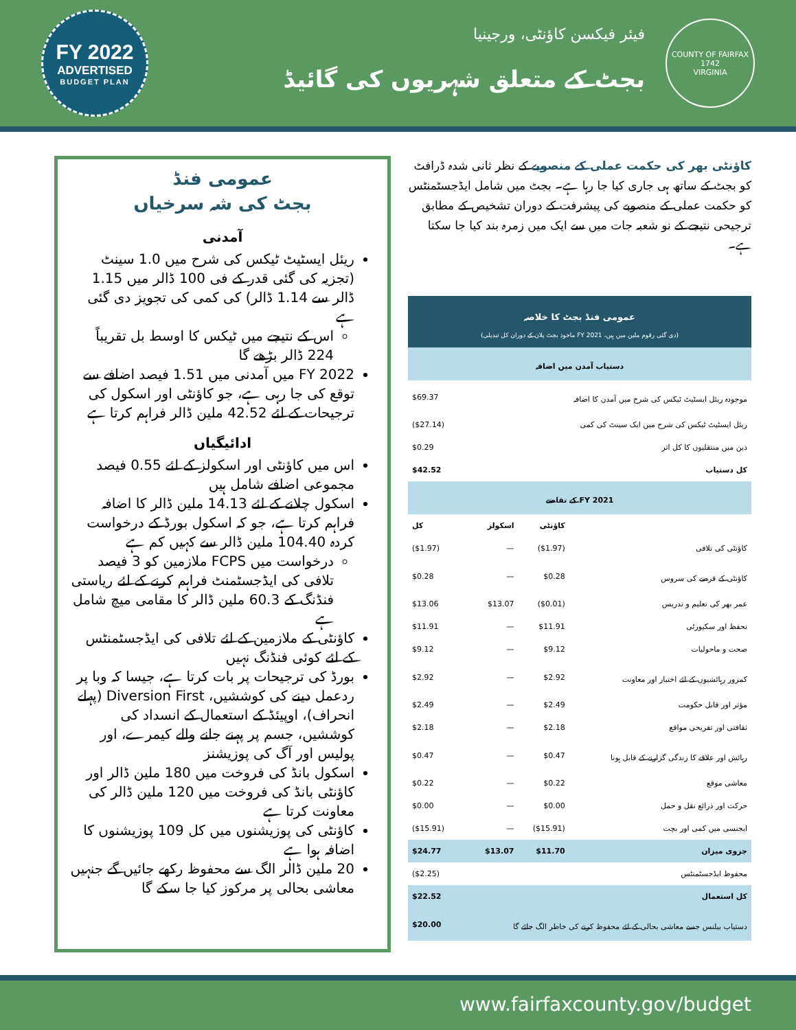FY 2022
ADVERTISED
BUDGET PLAN
فیئر فیکسن کاؤنٹی، ورجینیا
بجٹ کے متعلق شہریوں کی گائیڈ
COUNTY OF FAIRFAX
1742
VIRGINIA
کاؤنٹی بھر کی حکمت عملی کے منصوبے کے نظر ثانی شدہ ڈرافٹ کو بجٹ کے ساتھ ہی جاری کیا جا رہا ہے۔ بجٹ میں شامل ایڈجسٹمنٹس کو حکمت عملی کے منصوبے کی پیشرفت کے دوران تشخیص کے مطابق ترجیحی نتیجے کے نو شعبہ جات میں سے ایک میں زمرہ بند کیا جا سکتا ہے۔
| عمومی فنڈ بجٹ کا خلاصہ (دی گئی رقوم ملین میں ہیں، FY 2021 ماخوذ بجٹ پلان کے دوران کل تبدیلی) | | | |
| --- | --- | --- | --- |
| دستیاب آمدن میں اضافہ | | | |
| موجودہ ریئل ایسٹیٹ ٹیکس کی شرح میں آمدن کا اضافہ | | | $69.37 |
| ریئل ایسٹیٹ ٹیکس کی شرح میں ایک سینٹ کی کمی | | | ($27.14) |
| ذین میں منتقلیوں کا کل اثر | | | $0.29 |
| کل دستیاب | | | $42.52 |
| FY 2021 کے تقاضے | | | |
| | کاؤنٹی | اسکولز | کل |
| کاؤنٹی کی تلافی | ($1.97) | — | ($1.97) |
| کاؤنٹی کے قرضے کی سروس | $0.28 | — | $0.28 |
| عمر بھر کی تعلیم و تدریس | ($0.01) | $13.07 | $13.06 |
| تحفظ اور سکیورٹی | $11.91 | — | $11.91 |
| صحت و ماحولیات | $9.12 | — | $9.12 |
| کمزور رہائشیوں کے لئے اختیار اور معاونت | $2.92 | — | $2.92 |
| مؤثر اور قابل حکومت | $2.49 | — | $2.49 |
| ثقافتی اور تفریحی مواقع | $2.18 | — | $2.18 |
| رہائش اور علاقے کا زندگی گزارنے کے قابل ہونا | $0.47 | — | $0.47 |
| معاشی موقع | $0.22 | — | $0.22 |
| حرکت اور ذرائع نقل و حمل | $0.00 | — | $0.00 |
| ایجنسی میں کمی اور بچت | ($15.91) | — | ($15.91) |
| جزوی میزان | $11.70 | $13.07 | $24.77 |
| محفوظ ایڈجسٹمنٹس | | | ($2.25) |
| کل استعمال | | | $22.52 |
| دستیاب بیلنس جسے معاشی بحالی کے لئے محفوظ کرنے کی خاطر الگ جائے گا | | | $20.00 |
عمومی فنڈ
بجٹ کی شہ سرخیاں
آمدنی
ریئل ایسٹیٹ ٹیکس کی شرح میں 1.0 سینٹ (تجزیہ کی گئی قدر کے فی 100 ڈالر میں 1.15 ڈالر سے 1.14 ڈالر) کی کمی کی تجویز دی گئی ہے
اس کے نتیجے میں ٹیکس کا اوسط بل تقریباً 224 ڈالر بڑھے گا
FY 2022 میں آمدنی میں 1.51 فیصد اضافے سے توقع کی جا رہی ہے، جو کاؤنٹی اور اسکول کی ترجیحات کے لئے 42.52 ملین ڈالر فراہم کرتا ہے
ادائیگیاں
اس میں کاؤنٹی اور اسکولز کے لئے 0.55 فیصد مجموعی اضافے شامل ہیں
اسکول چلانے کے لئے 14.13 ملین ڈالر کا اضافہ فراہم کرتا ہے، جو کہ اسکول بورڈ کے درخواست کردہ 104.40 ملین ڈالر سے کہیں کم ہے
درخواست میں FCPS ملازمین کو 3 فیصد تلافی کی ایڈجسٹمنٹ فراہم کرنے کے لئے ریاستی فنڈنگ کے 60.3 ملین ڈالر کا مقامی میچ شامل ہے
کاؤنٹی کے ملازمین کے لئے تلافی کی ایڈجسٹمنٹس کے لئے کوئی فنڈنگ نہیں
بورڈ کی ترجیحات پر بات کرتا ہے، جیسا کہ وبا پر ردعمل دینے کی کوششیں، Diversion First (پہلے انحراف)، اوپیئڈ کے استعمال کے انسداد کی کوششیں، جسم پر پہنے جانے والے کیمرے، اور پولیس اور آگ کی پوزیشنز
اسکول بانڈ کی فروخت میں 180 ملین ڈالر اور کاؤنٹی بانڈ کی فروخت میں 120 ملین ڈالر کی معاونت کرتا ہے
کاؤنٹی کی پوزیشنوں میں کل 109 پوزیشنوں کا اضافہ ہوا ہے
20 ملین ڈالر الگ سے محفوظ رکھے جائیں گے جنہیں معاشی بحالی پر مرکوز کیا جا سکے گا
www.fairfaxcounty.gov/budget